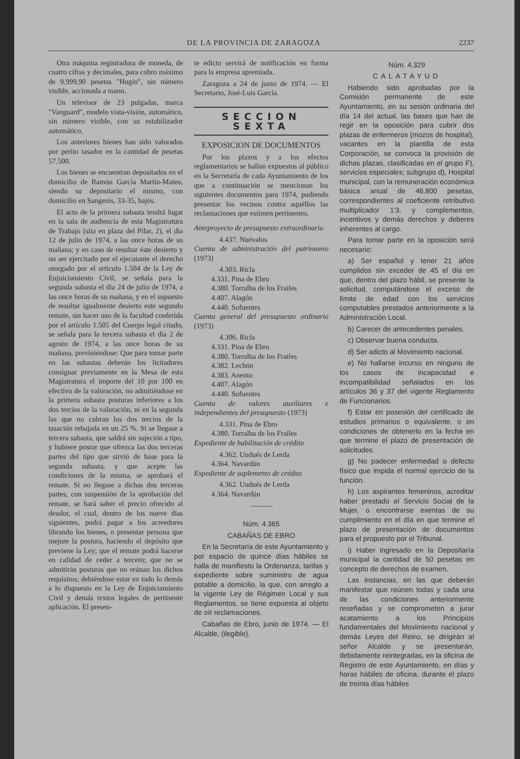DE LA PROVINCIA DE ZARAGOZA 2237
Otra máquina registradora de moneda, de cuatro cifras y decimales, para cobro máximo de 9.999,90 pesetas "Hugin", sin número visible, accionada a mano.
Un televisor de 23 pulgadas, marca "Vanguard", modelo vista-visión, automático, sin número visible, con su estabilizador automático.
Los anteriores bienes han sido valorados por perito tasador en la cantidad de pesetas 57.500.
Los bienes se encuentran depositados en el domicilio de Ramón García Martín-Mateo, siendo su depositario el mismo, con domicilio en Sangenis, 33-35, bajos.
El acto de la primera subasta tendrá lugar en la sala de audiencia de esta Magistratura de Trabajo (sita en plaza del Pilar, 2), el día 12 de julio de 1974, a las once horas de su mañana; y en caso de resultar éste desierto y no ser ejercitado por el ejecutante el derecho otorgado por el artículo 1.504 de la Ley de Enjuiciamiento Civil, se señala para la segunda subasta el día 24 de julio de 1974, a las once horas de su mañana, y en el supuesto de resultar igualmente desierto este segundo remate, sin hacer uso de la facultad conferida por el artículo 1.505 del Cuerpo legal citado, se señala para la tercera subasta el día 2 de agosto de 1974, a las once horas de su mañana, previniéndose: Que para tomar parte en las subastas deberán los licitadores consignar previamente en la Mesa de esta Magistratura el importe del 10 por 100 en efectivo de la valoración, no admitiéndose en la primera subasta posturas inferiores a los dos tercios de la valoración, ni en la segunda las que no cubran los dos tercios de la tasación rebajada en un 25 %. Si se llegase a tercera subasta, que saldrá sin sujeción a tipo, y hubiere postor que ofrezca las dos terceras partes del tipo que sirvió de base para la segunda subasta, y que acepte las condiciones de la misma, se aprobará el remate. Si no llegase a dichas dos terceras partes, con suspensión de la aprobación del remate, se hará saber el precio ofrecido al deudor, el cual, dentro de los nueve días siguientes, podrá pagar a los acreedores librando los bienes, o presentar persona que mejore la postura, haciendo el depósito que previene la Ley; que el remate podrá hacerse en calidad de ceder a tercero; que no se admitirán posturas que no reúnan los dichos requisitos; debiéndose estar en todo lo demás a lo dispuesto en la Ley de Enjuiciamiento Civil y demás textos legales de pertinente aplicación. El presen-
te edicto servirá de notificación en forma para la empresa apremiada.
Zaragoza a 24 de junio de 1974. — El Secretario, José-Luis García.
SECCION SEXTA
EXPOSICION DE DOCUMENTOS
Por los plazos y a los efectos reglamentarios se hallan expuestos al público en la Secretaría de cada Ayuntamiento de los que a continuación se mencionan los siguientes documentos para 1974, pudiendo presentar los vecinos contra aquéllos las reclamaciones que estimen pertinentes.
Anteproyecto de presupuesto extraordinario
4.437. Nuévalos
Cuenta de administración del patrimonio (1973)
4.303. Ricla
4.331. Pina de Ebro
4.380. Torralba de los Frailes
4.407. Alagón
4.440. Sofuentes
Cuenta general del presupuesto ordinario (1973)
4.306. Ricla
4.331. Pina de Ebro
4.380. Torralba de los Frailes
4.382. Lechón
4.383. Anento
4.407. Alagón
4.440. Sofuentes
Cuenta de valores auxiliares e independientes del presupuesto (1973)
4.331. Pina de Ebro
4.380. Torralba de los Frailes
Expediente de habilitación de crédito
4.362. Undués de Lerda
4.364. Navardún
Expediente de suplemento de crédito
4.362. Undués de Lerda
4.364. Navardún
———
Núm. 4.365
CABAÑAS DE EBRO
En la Secretaría de este Ayuntamiento y por espacio de quince días hábiles se halla de manifiesto la Ordenanza, tarifas y expediente sobre suministro de agua potable a domicilio, la que, con arreglo a la vigente Ley de Régimen Local y sus Reglamentos, se tiene expuesta al objeto de oír reclamaciones.
Cabañas de Ebro, junio de 1974. — El Alcalde, (ilegible).
Núm. 4.329
CALATAYUD
Habiendo sido aprobadas por la Comisión permanente de este Ayuntamiento, en su sesión ordinaria del día 14 del actual, las bases que han de regir en la oposición para cubrir dos plazas de enfermeros (mozos de hospital), vacantes en la plantilla de esta Corporación, se convoca la provisión de dichas plazas, clasificadas en el grupo F), servicios especiales; subgrupo d), Hospital municipal, con la remuneración económica básica anual de 46.800 pesetas, correspondientes al coeficiente retributivo multiplicador 1'3, y complementos, incentivos y demás derechos y deberes inherentes al cargo.
Para tomar parte en la oposición será necesario:
a) Ser español y tener 21 años cumplidos sin exceder de 45 el día en que, dentro del plazo hábil, se presente la solicitud, computándose el exceso de límite de edad con los servicios computables prestados anteriormente a la Administración Local.
b) Carecer de antecedentes penales.
c) Observar buena conducta.
d) Ser adicto al Movimiento nacional.
e) No hallarse incurso en ninguno de los casos de incapacidad e incompatibilidad señalados en los artículos 36 y 37 del vigente Reglamento de Funcionarios.
f) Estar en posesión del certificado de estudios primarios o equivalente, o en condiciones de obtenerlo en la fecha en que termine el plazo de presentación de solicitudes.
g) No padecer enfermedad o defecto físico que impida el normal ejercicio de la función.
h) Los aspirantes femeninos, acreditar haber prestado el Servicio Social de la Mujer, o encontrarse exentas de su cumplimiento en el día en que termine el plazo de presentación de documentos para el propuesto por el Tribunal.
i) Haber ingresado en la Depositaría municipal la cantidad de 50 pesetas en concepto de derechos de examen.
Las instancias, en las que deberán manifestar que reúnen todas y cada una de las condiciones anteriormente reseñadas y se comprometen a jurar acatamiento a los Principios fundamentales del Movimiento nacional y demás Leyes del Reino, se dirigirán al señor Alcalde y se presentarán, debidamente reintegradas, en la oficina de Registro de este Ayuntamiento, en días y horas hábiles de oficina, durante el plazo de treinta días hábiles